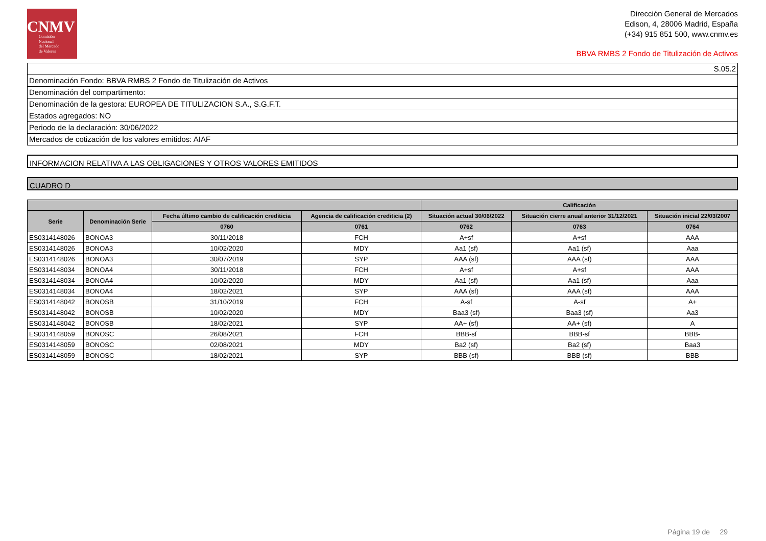CNMV
Comisión
Nacional
del Mercado
de Valores
Dirección General de Mercados
Edison, 4, 28006 Madrid, España
(+34) 915 851 500, www.cnmv.es
BBVA RMBS 2 Fondo de Titulización de Activos
S.05.2
Denominación Fondo: BBVA RMBS 2 Fondo de Titulización de Activos
Denominación del compartimento:
Denominación de la gestora: EUROPEA DE TITULIZACION S.A., S.G.F.T.
Estados agregados: NO
Periodo de la declaración: 30/06/2022
Mercados de cotización de los valores emitidos: AIAF
INFORMACION RELATIVA A LAS OBLIGACIONES Y OTROS VALORES EMITIDOS
CUADRO D
| | | | | Calificación | | |
| --- | --- | --- | --- | --- | --- | --- |
| Serie | Denominación Serie | Fecha último cambio de calificación crediticia | Agencia de calificación crediticia (2) | Situación actual 30/06/2022 | Situación cierre anual anterior 31/12/2021 | Situación inicial 22/03/2007 |
| | | 0760 | 0761 | 0762 | 0763 | 0764 |
| ES0314148026 | BONOA3 | 30/11/2018 | FCH | A+sf | A+sf | AAA |
| ES0314148026 | BONOA3 | 10/02/2020 | MDY | Aa1 (sf) | Aa1 (sf) | Aaa |
| ES0314148026 | BONOA3 | 30/07/2019 | SYP | AAA (sf) | AAA (sf) | AAA |
| ES0314148034 | BONOA4 | 30/11/2018 | FCH | A+sf | A+sf | AAA |
| ES0314148034 | BONOA4 | 10/02/2020 | MDY | Aa1 (sf) | Aa1 (sf) | Aaa |
| ES0314148034 | BONOA4 | 18/02/2021 | SYP | AAA (sf) | AAA (sf) | AAA |
| ES0314148042 | BONOSB | 31/10/2019 | FCH | A-sf | A-sf | A+ |
| ES0314148042 | BONOSB | 10/02/2020 | MDY | Baa3 (sf) | Baa3 (sf) | Aa3 |
| ES0314148042 | BONOSB | 18/02/2021 | SYP | AA+ (sf) | AA+ (sf) | A |
| ES0314148059 | BONOSC | 26/08/2021 | FCH | BBB-sf | BBB-sf | BBB- |
| ES0314148059 | BONOSC | 02/08/2021 | MDY | Ba2 (sf) | Ba2 (sf) | Baa3 |
| ES0314148059 | BONOSC | 18/02/2021 | SYP | BBB (sf) | BBB (sf) | BBB |
Página 19 de 29